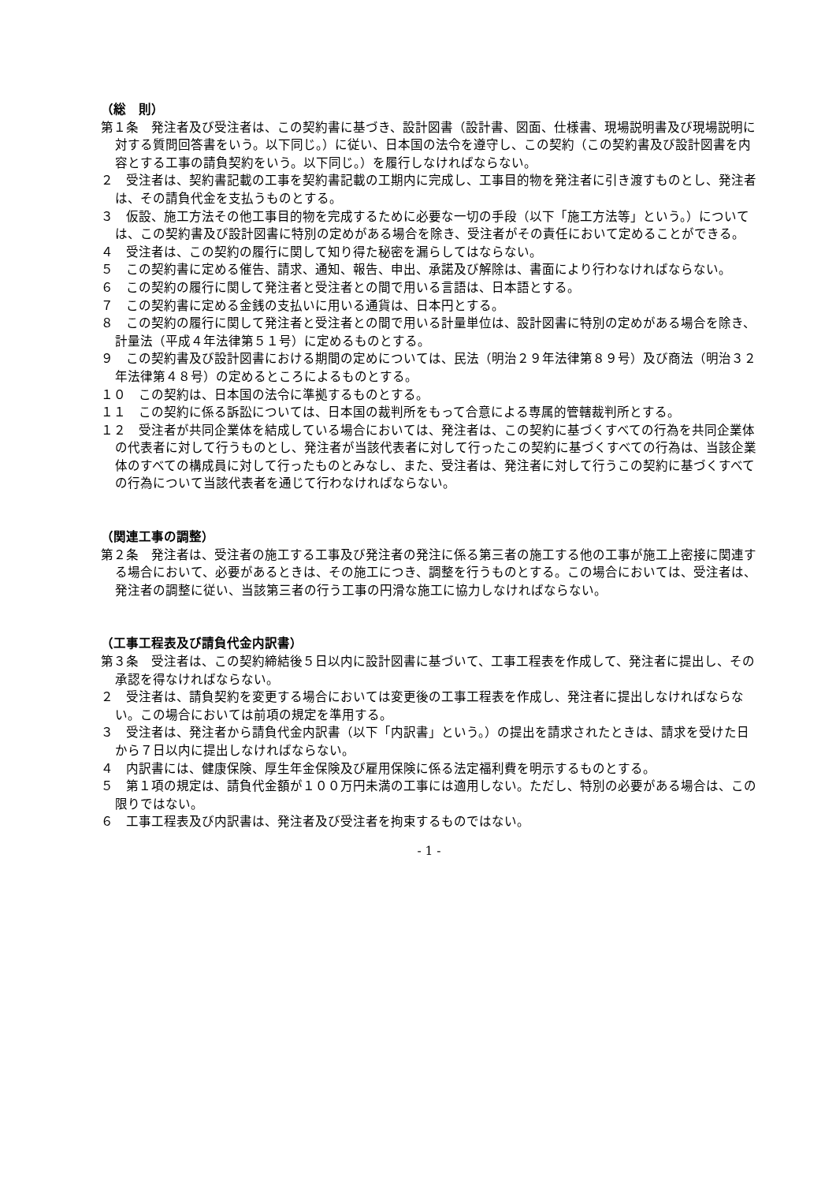（総　則）
第１条　発注者及び受注者は、この契約書に基づき、設計図書（設計書、図面、仕様書、現場説明書及び現場説明に対する質問回答書をいう。以下同じ。）に従い、日本国の法令を遵守し、この契約（この契約書及び設計図書を内容とする工事の請負契約をいう。以下同じ。）を履行しなければならない。
２　受注者は、契約書記載の工事を契約書記載の工期内に完成し、工事目的物を発注者に引き渡すものとし、発注者は、その請負代金を支払うものとする。
３　仮設、施工方法その他工事目的物を完成するために必要な一切の手段（以下「施工方法等」という。）については、この契約書及び設計図書に特別の定めがある場合を除き、受注者がその責任において定めることができる。
４　受注者は、この契約の履行に関して知り得た秘密を漏らしてはならない。
５　この契約書に定める催告、請求、通知、報告、申出、承諾及び解除は、書面により行わなければならない。
６　この契約の履行に関して発注者と受注者との間で用いる言語は、日本語とする。
７　この契約書に定める金銭の支払いに用いる通貨は、日本円とする。
８　この契約の履行に関して発注者と受注者との間で用いる計量単位は、設計図書に特別の定めがある場合を除き、計量法（平成４年法律第５１号）に定めるものとする。
９　この契約書及び設計図書における期間の定めについては、民法（明治２９年法律第８９号）及び商法（明治３２年法律第４８号）の定めるところによるものとする。
１０　この契約は、日本国の法令に準拠するものとする。
１１　この契約に係る訴訟については、日本国の裁判所をもって合意による専属的管轄裁判所とする。
１２　受注者が共同企業体を結成している場合においては、発注者は、この契約に基づくすべての行為を共同企業体の代表者に対して行うものとし、発注者が当該代表者に対して行ったこの契約に基づくすべての行為は、当該企業体のすべての構成員に対して行ったものとみなし、また、受注者は、発注者に対して行うこの契約に基づくすべての行為について当該代表者を通じて行わなければならない。
（関連工事の調整）
第２条　発注者は、受注者の施工する工事及び発注者の発注に係る第三者の施工する他の工事が施工上密接に関連する場合において、必要があるときは、その施工につき、調整を行うものとする。この場合においては、受注者は、発注者の調整に従い、当該第三者の行う工事の円滑な施工に協力しなければならない。
（工事工程表及び請負代金内訳書）
第３条　受注者は、この契約締結後５日以内に設計図書に基づいて、工事工程表を作成して、発注者に提出し、その承認を得なければならない。
２　受注者は、請負契約を変更する場合においては変更後の工事工程表を作成し、発注者に提出しなければならない。この場合においては前項の規定を準用する。
３　受注者は、発注者から請負代金内訳書（以下「内訳書」という。）の提出を請求されたときは、請求を受けた日から７日以内に提出しなければならない。
４　内訳書には、健康保険、厚生年金保険及び雇用保険に係る法定福利費を明示するものとする。
５　第１項の規定は、請負代金額が１００万円未満の工事には適用しない。ただし、特別の必要がある場合は、この限りではない。
６　工事工程表及び内訳書は、発注者及び受注者を拘束するものではない。
- 1 -